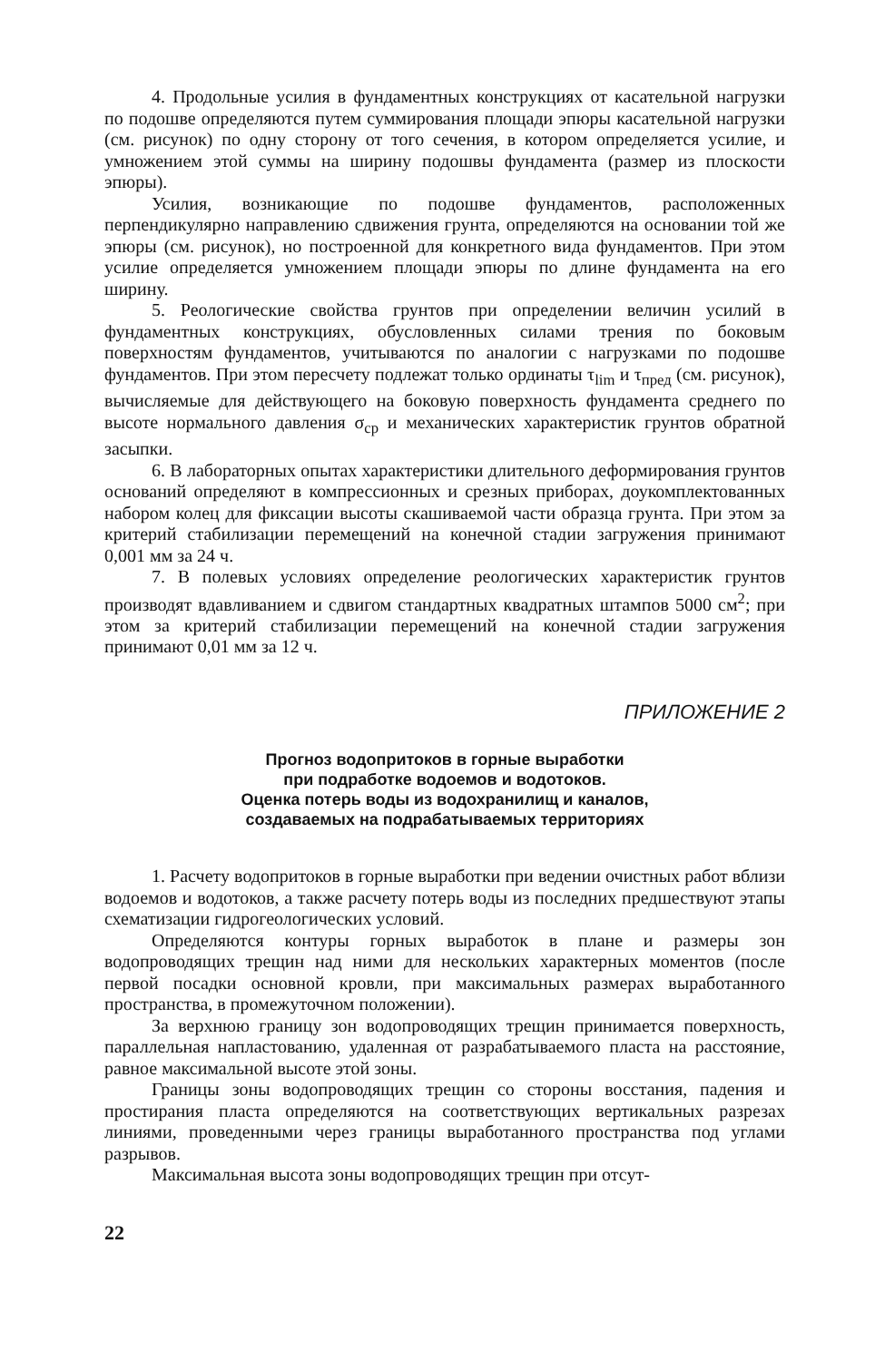4. Продольные усилия в фундаментных конструкциях от касательной нагрузки по подошве определяются путем суммирования площади эпюры касательной нагрузки (см. рисунок) по одну сторону от того сечения, в котором определяется усилие, и умножением этой суммы на ширину подошвы фундамента (размер из плоскости эпюры).
Усилия, возникающие по подошве фундаментов, расположенных перпендикулярно направлению сдвижения грунта, определяются на основании той же эпюры (см. рисунок), но построенной для конкретного вида фундаментов. При этом усилие определяется умножением площади эпюры по длине фундамента на его ширину.
5. Реологические свойства грунтов при определении величин усилий в фундаментных конструкциях, обусловленных силами трения по боковым поверхностям фундаментов, учитываются по аналогии с нагрузками по подошве фундаментов. При этом пересчету подлежат только ординаты τ<sub>lim</sub> и τ<sub>пред</sub> (см. рисунок), вычисляемые для действующего на боковую поверхность фундамента среднего по высоте нормального давления σ<sub>cp</sub> и механических характеристик грунтов обратной засыпки.
6. В лабораторных опытах характеристики длительного деформирования грунтов оснований определяют в компрессионных и срезных приборах, доукомплектованных набором колец для фиксации высоты скашиваемой части образца грунта. При этом за критерий стабилизации перемещений на конечной стадии загружения принимают 0,001 мм за 24 ч.
7. В полевых условиях определение реологических характеристик грунтов производят вдавливанием и сдвигом стандартных квадратных штампов 5000 см<sup>2</sup>; при этом за критерий стабилизации перемещений на конечной стадии загружения принимают 0,01 мм за 12 ч.
ПРИЛОЖЕНИЕ 2
Прогноз водопритоков в горные выработки
при подработке водоемов и водотоков.
Оценка потерь воды из водохранилищ и каналов,
создаваемых на подрабатываемых территориях
1. Расчету водопритоков в горные выработки при ведении очистных работ вблизи водоемов и водотоков, а также расчету потерь воды из последних предшествуют этапы схематизации гидрогеологических условий.
Определяются контуры горных выработок в плане и размеры зон водопроводящих трещин над ними для нескольких характерных моментов (после первой посадки основной кровли, при максимальных размерах выработанного пространства, в промежуточном положении).
За верхнюю границу зон водопроводящих трещин принимается поверхность, параллельная напластованию, удаленная от разрабатываемого пласта на расстояние, равное максимальной высоте этой зоны.
Границы зоны водопроводящих трещин со стороны восстания, падения и простирания пласта определяются на соответствующих вертикальных разрезах линиями, проведенными через границы выработанного пространства под углами разрывов.
Максимальная высота зоны водопроводящих трещин при отсут-
22